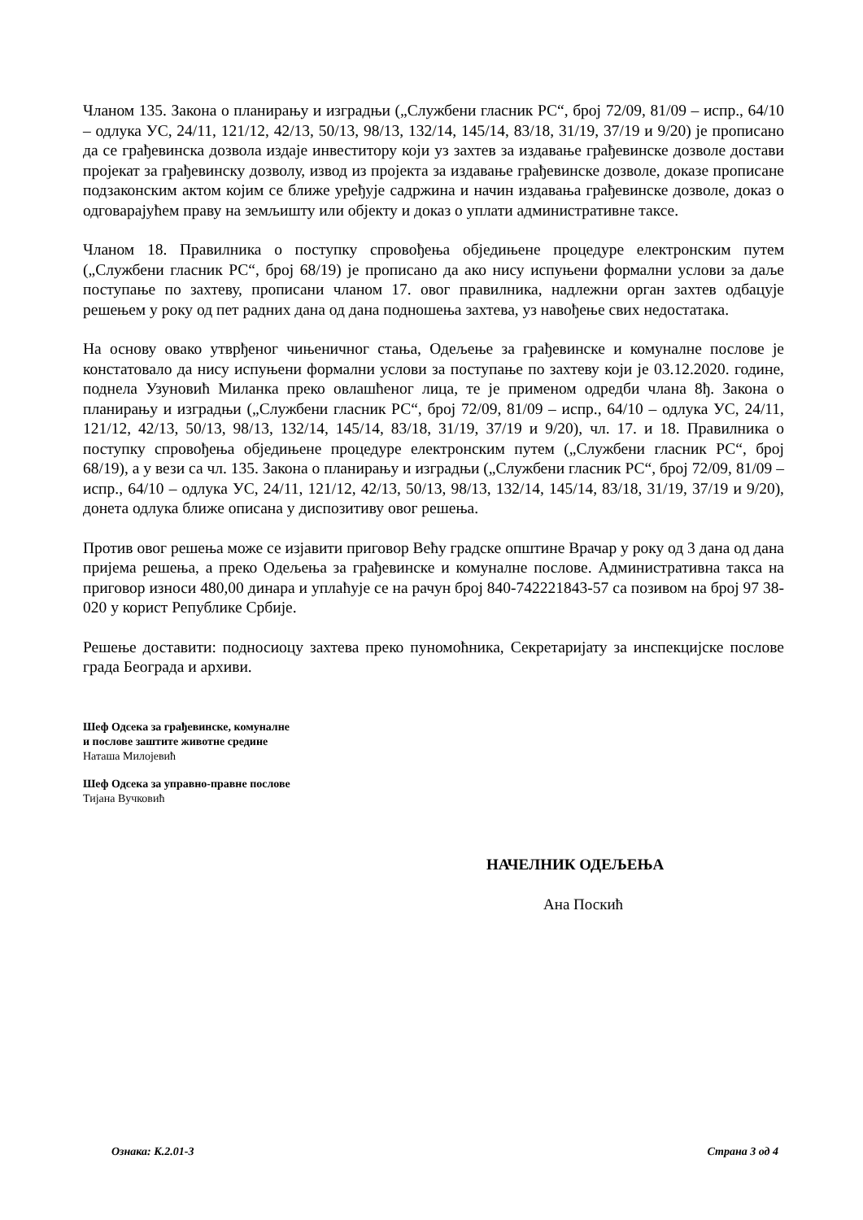Чланом 135. Закона о планирању и изградњи („Службени гласник РС“, број 72/09, 81/09 – испр., 64/10 – одлука УС, 24/11, 121/12, 42/13, 50/13, 98/13, 132/14, 145/14, 83/18, 31/19, 37/19 и 9/20) је прописано да се грађевинска дозвола издаје инвеститору који уз захтев за издавање грађевинске дозволе достави пројекат за грађевинску дозволу, извод из пројекта за издавање грађевинске дозволе, доказе прописане подзаконским актом којим се ближе уређује садржина и начин издавања грађевинске дозволе, доказ о одговарајућем праву на земљишту или објекту и доказ о уплати административне таксе.
Чланом 18. Правилника о поступку спровођења обједињене процедуре електронским путем („Службени гласник РС“, број 68/19) је прописано да ако нису испуњени формални услови за даље поступање по захтеву, прописани чланом 17. овог правилника, надлежни орган захтев одбацује решењем у року од пет радних дана од дана подношења захтева, уз навођење свих недостатака.
На основу овако утврђеног чињеничног стања, Одељење за грађевинске и комуналне послове је констатовало да нису испуњени формални услови за поступање по захтеву који је 03.12.2020. године, поднела Узуновић Миланка преко овлашћеног лица, те је применом одредби члана 8ђ. Закона о планирању и изградњи („Службени гласник РС“, број 72/09, 81/09 – испр., 64/10 – одлука УС, 24/11, 121/12, 42/13, 50/13, 98/13, 132/14, 145/14, 83/18, 31/19, 37/19 и 9/20), чл. 17. и 18. Правилника о поступку спровођења обједињене процедуре електронским путем („Службени гласник РС“, број 68/19), а у вези са чл. 135. Закона о планирању и изградњи („Службени гласник РС“, број 72/09, 81/09 – испр., 64/10 – одлука УС, 24/11, 121/12, 42/13, 50/13, 98/13, 132/14, 145/14, 83/18, 31/19, 37/19 и 9/20), донета одлука ближе описана у диспозитиву овог решења.
Против овог решења може се изјавити приговор Већу градске општине Врачар у року од 3 дана од дана пријема решења, а преко Одељења за грађевинске и комуналне послове. Административна такса на приговор износи 480,00 динара и уплаћује се на рачун број 840-742221843-57 са позивом на број 97 38-020 у корист Републике Србије.
Решење доставити: подносиоцу захтева преко пуномоћника, Секретаријату за инспекцијске послове града Београда и архиви.
Шеф Одсека за грађевинске, комуналне
и послове заштите животне средине
Наташа Милојевић
Шеф Одсека за управно-правне послове
Тијана Вучковић
НАЧЕЛНИК ОДЕЉЕЊА
Ана Поскић
Ознака: К.2.01-3 Страна 3 од 4